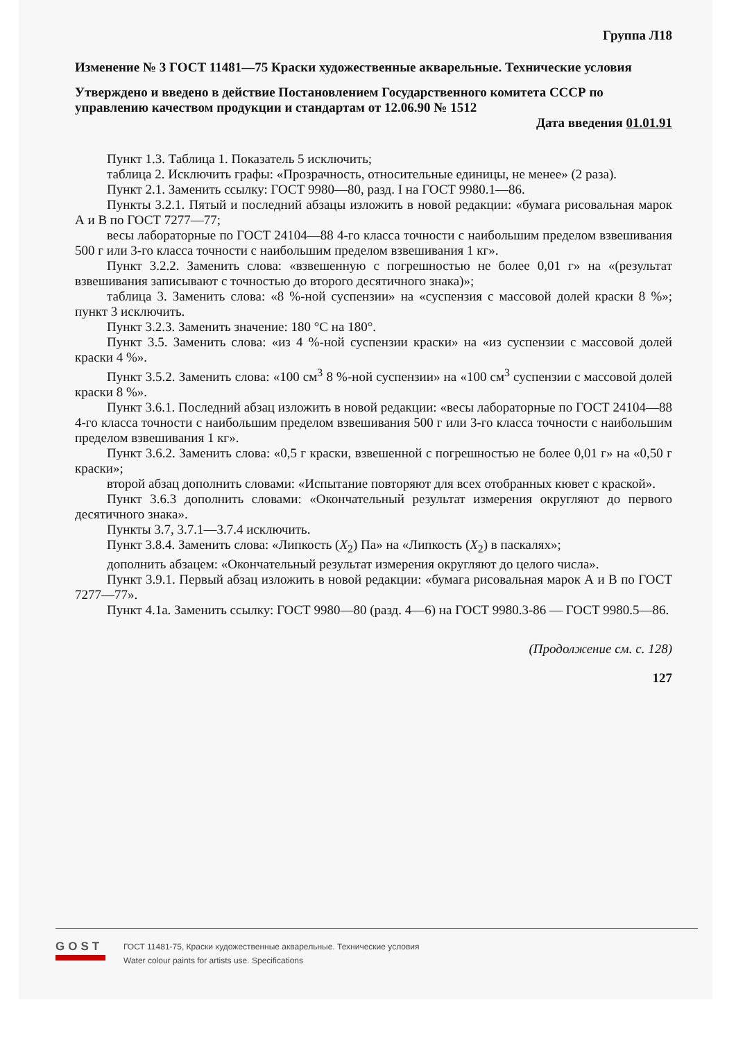Группа Л18
Изменение № 3 ГОСТ 11481—75 Краски художественные акварельные. Технические условия
Утверждено и введено в действие Постановлением Государственного комитета СССР по управлению качеством продукции и стандартам от 12.06.90 № 1512
Дата введения 01.01.91
Пункт 1.3. Таблица 1. Показатель 5 исключить;
таблица 2. Исключить графы: «Прозрачность, относительные единицы, не менее» (2 раза).
Пункт 2.1. Заменить ссылку: ГОСТ 9980—80, разд. I на ГОСТ 9980.1—86.
Пункты 3.2.1. Пятый и последний абзацы изложить в новой редакции: «бумага рисовальная марок А и В по ГОСТ 7277—77;
весы лабораторные по ГОСТ 24104—88 4-го класса точности с наибольшим пределом взвешивания 500 г или 3-го класса точности с наибольшим пределом взвешивания 1 кг».
Пункт 3.2.2. Заменить слова: «взвешенную с погрешностью не более 0,01 г» на «(результат взвешивания записывают с точностью до второго десятичного знака)»;
таблица 3. Заменить слова: «8 %-ной суспензии» на «суспензия с массовой долей краски 8 %»; пункт 3 исключить.
Пункт 3.2.3. Заменить значение: 180 °С на 180°.
Пункт 3.5. Заменить слова: «из 4 %-ной суспензии краски» на «из суспензии с массовой долей краски 4 %».
Пункт 3.5.2. Заменить слова: «100 см<sup>3</sup> 8 %-ной суспензии» на «100 см<sup>3</sup> суспензии с массовой долей краски 8 %».
Пункт 3.6.1. Последний абзац изложить в новой редакции: «весы лабораторные по ГОСТ 24104—88 4-го класса точности с наибольшим пределом взвешивания 500 г или 3-го класса точности с наибольшим пределом взвешивания 1 кг».
Пункт 3.6.2. Заменить слова: «0,5 г краски, взвешенной с погрешностью не более 0,01 г» на «0,50 г краски»;
второй абзац дополнить словами: «Испытание повторяют для всех отобранных кювет с краской».
Пункт 3.6.3 дополнить словами: «Окончательный результат измерения округляют до первого десятичного знака».
Пункты 3.7, 3.7.1—3.7.4 исключить.
Пункт 3.8.4. Заменить слова: «Липкость (X<sub>2</sub>) Па» на «Липкость (X<sub>2</sub>) в паскалях»;
дополнить абзацем: «Окончательный результат измерения округляют до целого числа».
Пункт 3.9.1. Первый абзац изложить в новой редакции: «бумага рисовальная марок А и В по ГОСТ 7277—77».
Пункт 4.1а. Заменить ссылку: ГОСТ 9980—80 (разд. 4—6) на ГОСТ 9980.3-86 — ГОСТ 9980.5—86.
(Продолжение см. с. 128)
127
GOST
ГОСТ 11481-75, Краски художественные акварельные. Технические условия
Water colour paints for artists use. Specifications